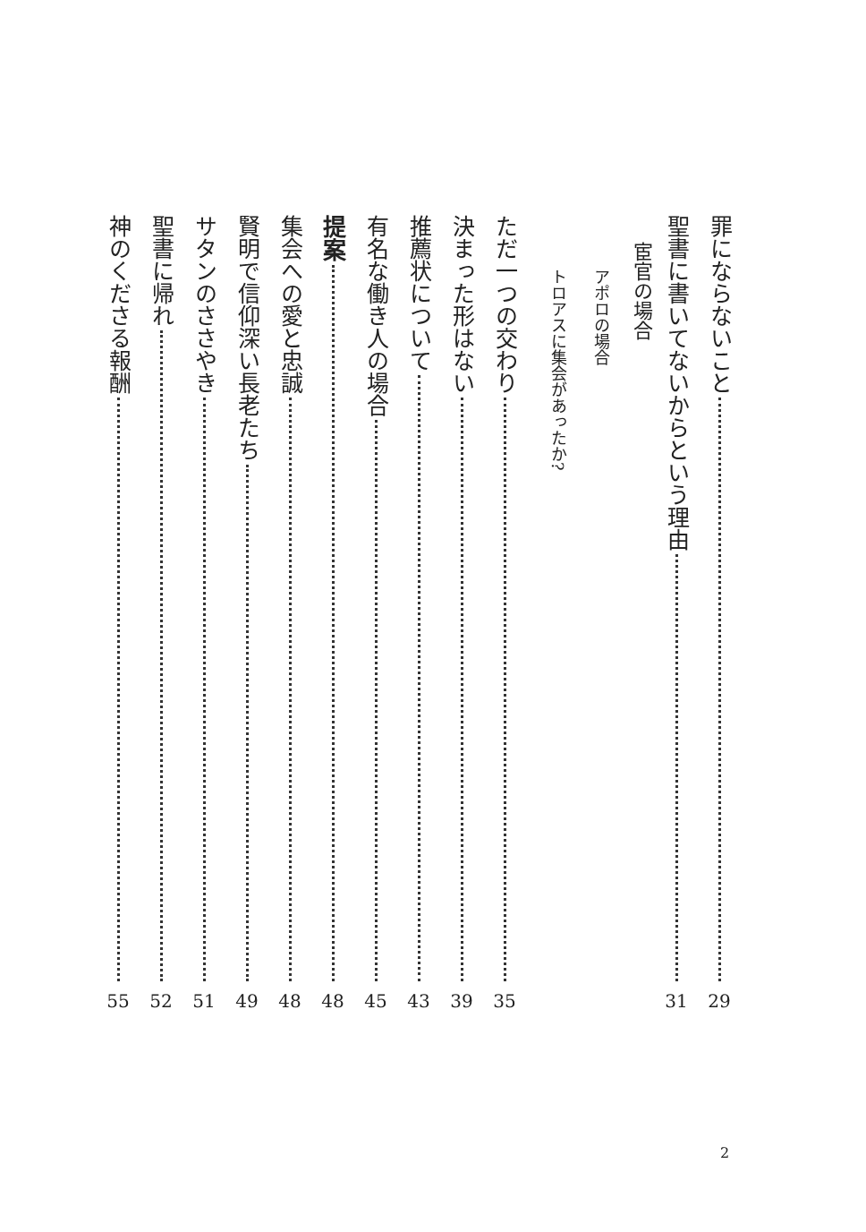罪にならないこと 29
聖書に書いてないからという理由 31
宦官の場合
アポロの場合
トロアスに集会があったか?
ただ一つの交わり 35
決まった形はない 39
推薦状について 43
有名な働き人の場合 45
提案 48
集会への愛と忠誠 48
賢明で信仰深い長老たち 49
サタンのささやき 51
聖書に帰れ 52
神のくださる報酬 55
2